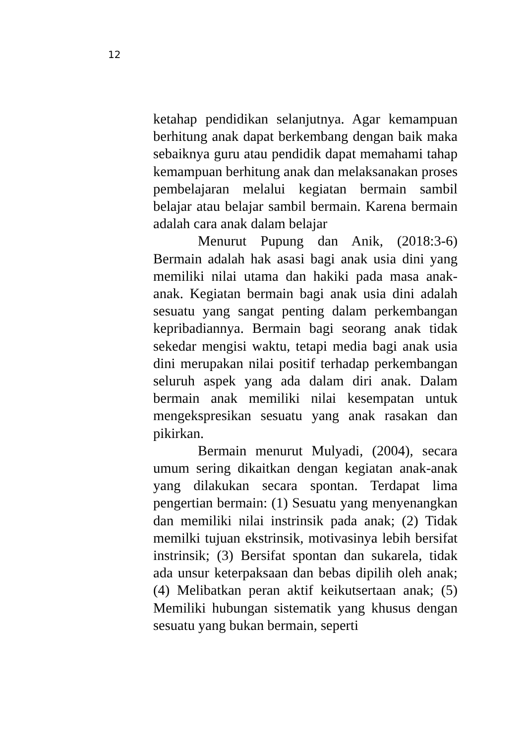12
ketahap pendidikan selanjutnya. Agar kemampuan berhitung anak dapat berkembang dengan baik maka sebaiknya guru atau pendidik dapat memahami tahap kemampuan berhitung anak dan melaksanakan proses pembelajaran melalui kegiatan bermain sambil belajar atau belajar sambil bermain. Karena bermain adalah cara anak dalam belajar
Menurut Pupung dan Anik, (2018:3-6) Bermain adalah hak asasi bagi anak usia dini yang memiliki nilai utama dan hakiki pada masa anak-anak. Kegiatan bermain bagi anak usia dini adalah sesuatu yang sangat penting dalam perkembangan kepribadiannya. Bermain bagi seorang anak tidak sekedar mengisi waktu, tetapi media bagi anak usia dini merupakan nilai positif terhadap perkembangan seluruh aspek yang ada dalam diri anak. Dalam bermain anak memiliki nilai kesempatan untuk mengekspresikan sesuatu yang anak rasakan dan pikirkan.
Bermain menurut Mulyadi, (2004), secara umum sering dikaitkan dengan kegiatan anak-anak yang dilakukan secara spontan. Terdapat lima pengertian bermain: (1) Sesuatu yang menyenangkan dan memiliki nilai instrinsik pada anak; (2) Tidak memilki tujuan ekstrinsik, motivasinya lebih bersifat instrinsik; (3) Bersifat spontan dan sukarela, tidak ada unsur keterpaksaan dan bebas dipilih oleh anak; (4) Melibatkan peran aktif keikutsertaan anak; (5) Memiliki hubungan sistematik yang khusus dengan sesuatu yang bukan bermain, seperti